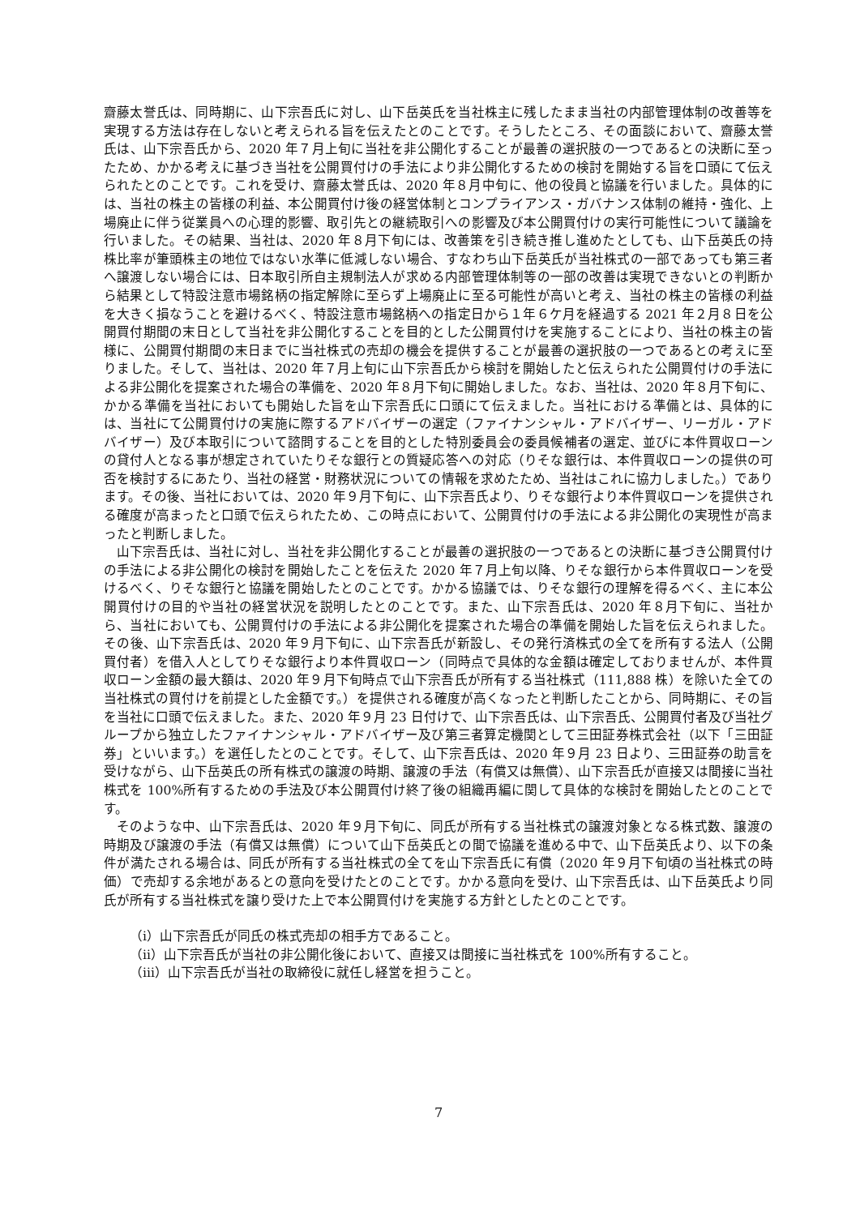齋藤太誉氏は、同時期に、山下宗吾氏に対し、山下岳英氏を当社株主に残したまま当社の内部管理体制の改善等を実現する方法は存在しないと考えられる旨を伝えたとのことです。そうしたところ、その面談において、齋藤太誉氏は、山下宗吾氏から、2020 年７月上旬に当社を非公開化することが最善の選択肢の一つであるとの決断に至ったため、かかる考えに基づき当社を公開買付けの手法により非公開化するための検討を開始する旨を口頭にて伝えられたとのことです。これを受け、齋藤太誉氏は、2020 年８月中旬に、他の役員と協議を行いました。具体的には、当社の株主の皆様の利益、本公開買付け後の経営体制とコンプライアンス・ガバナンス体制の維持・強化、上場廃止に伴う従業員への心理的影響、取引先との継続取引への影響及び本公開買付けの実行可能性について議論を行いました。その結果、当社は、2020 年８月下旬には、改善策を引き続き推し進めたとしても、山下岳英氏の持株比率が筆頭株主の地位ではない水準に低減しない場合、すなわち山下岳英氏が当社株式の一部であっても第三者へ譲渡しない場合には、日本取引所自主規制法人が求める内部管理体制等の一部の改善は実現できないとの判断から結果として特設注意市場銘柄の指定解除に至らず上場廃止に至る可能性が高いと考え、当社の株主の皆様の利益を大きく損なうことを避けるべく、特設注意市場銘柄への指定日から１年６ケ月を経過する 2021 年２月８日を公開買付期間の末日として当社を非公開化することを目的とした公開買付けを実施することにより、当社の株主の皆様に、公開買付期間の末日までに当社株式の売却の機会を提供することが最善の選択肢の一つであるとの考えに至りました。そして、当社は、2020 年７月上旬に山下宗吾氏から検討を開始したと伝えられた公開買付けの手法による非公開化を提案された場合の準備を、2020 年８月下旬に開始しました。なお、当社は、2020 年８月下旬に、かかる準備を当社においても開始した旨を山下宗吾氏に口頭にて伝えました。当社における準備とは、具体的には、当社にて公開買付けの実施に際するアドバイザーの選定（ファイナンシャル・アドバイザー、リーガル・アドバイザー）及び本取引について諮問することを目的とした特別委員会の委員候補者の選定、並びに本件買収ローンの貸付人となる事が想定されていたりそな銀行との質疑応答への対応（りそな銀行は、本件買収ローンの提供の可否を検討するにあたり、当社の経営・財務状況についての情報を求めたため、当社はこれに協力しました。）であります。その後、当社においては、2020 年９月下旬に、山下宗吾氏より、りそな銀行より本件買収ローンを提供される確度が高まったと口頭で伝えられたため、この時点において、公開買付けの手法による非公開化の実現性が高まったと判断しました。
山下宗吾氏は、当社に対し、当社を非公開化することが最善の選択肢の一つであるとの決断に基づき公開買付けの手法による非公開化の検討を開始したことを伝えた 2020 年７月上旬以降、りそな銀行から本件買収ローンを受けるべく、りそな銀行と協議を開始したとのことです。かかる協議では、りそな銀行の理解を得るべく、主に本公開買付けの目的や当社の経営状況を説明したとのことです。また、山下宗吾氏は、2020 年８月下旬に、当社から、当社においても、公開買付けの手法による非公開化を提案された場合の準備を開始した旨を伝えられました。その後、山下宗吾氏は、2020 年９月下旬に、山下宗吾氏が新設し、その発行済株式の全てを所有する法人（公開買付者）を借入人としてりそな銀行より本件買収ローン（同時点で具体的な金額は確定しておりませんが、本件買収ローン金額の最大額は、2020 年９月下旬時点で山下宗吾氏が所有する当社株式（111,888 株）を除いた全ての当社株式の買付けを前提とした金額です。）を提供される確度が高くなったと判断したことから、同時期に、その旨を当社に口頭で伝えました。また、2020 年９月 23 日付けで、山下宗吾氏は、山下宗吾氏、公開買付者及び当社グループから独立したファイナンシャル・アドバイザー及び第三者算定機関として三田証券株式会社（以下「三田証券」といいます。）を選任したとのことです。そして、山下宗吾氏は、2020 年９月 23 日より、三田証券の助言を受けながら、山下岳英氏の所有株式の譲渡の時期、譲渡の手法（有償又は無償）、山下宗吾氏が直接又は間接に当社株式を 100%所有するための手法及び本公開買付け終了後の組織再編に関して具体的な検討を開始したとのことです。
そのような中、山下宗吾氏は、2020 年９月下旬に、同氏が所有する当社株式の譲渡対象となる株式数、譲渡の時期及び譲渡の手法（有償又は無償）について山下岳英氏との間で協議を進める中で、山下岳英氏より、以下の条件が満たされる場合は、同氏が所有する当社株式の全てを山下宗吾氏に有償（2020 年９月下旬頃の当社株式の時価）で売却する余地があるとの意向を受けたとのことです。かかる意向を受け、山下宗吾氏は、山下岳英氏より同氏が所有する当社株式を譲り受けた上で本公開買付けを実施する方針としたとのことです。
（ⅰ）山下宗吾氏が同氏の株式売却の相手方であること。
（ⅱ）山下宗吾氏が当社の非公開化後において、直接又は間接に当社株式を 100%所有すること。
（ⅲ）山下宗吾氏が当社の取締役に就任し経営を担うこと。
7